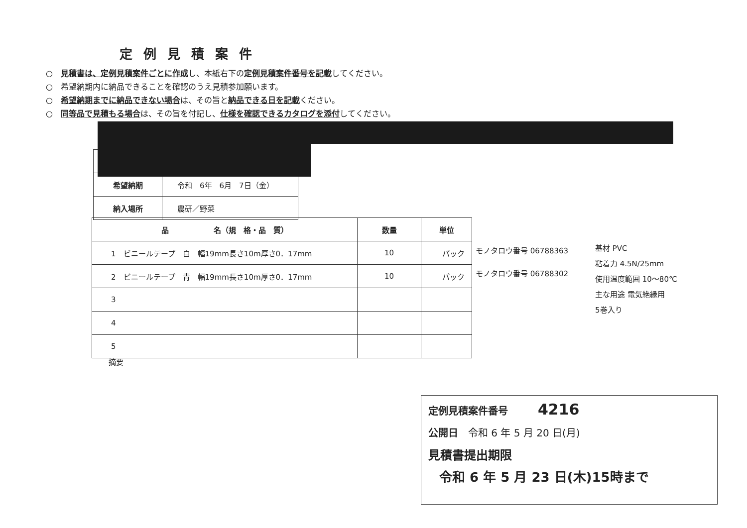定例見積案件
○　見積書は、定例見積案件ごとに作成し、本紙右下の定例見積案件番号を記載してください。
○　希望納期内に納品できることを確認のうえ見積参加願います。
○　希望納期までに納品できない場合は、その旨と納品できる日を記載ください。
○　同等品で見積もる場合は、その旨を付記し、仕様を確認できるカタログを添付してください。
| 希望納期 | 令和 6年 6月 7日（金） |
| 納入場所 | 農研／野菜 |
| 品 名（規 格・品 質） | 数量 | 単位 |
| --- | --- | --- |
| 1 ビニールテープ 白 幅19mm長さ10m厚さ0．17mm | 10 | パック |
| 2 ビニールテープ 青 幅19mm長さ10m厚さ0．17mm | 10 | パック |
| 3 | | |
| 4 | | |
| 5 | | |
モノタロウ番号 06788363
モノタロウ番号 06788302
基材 PVC
粘着力 4.5N/25mm
使用温度範囲 10～80℃
主な用途 電気絶縁用
5巻入り
摘要
定例見積案件番号　　　4216
公開日　令和 6 年 5 月 20 日(月)
見積書提出期限
令和 6 年 5 月 23 日(木)15時まで